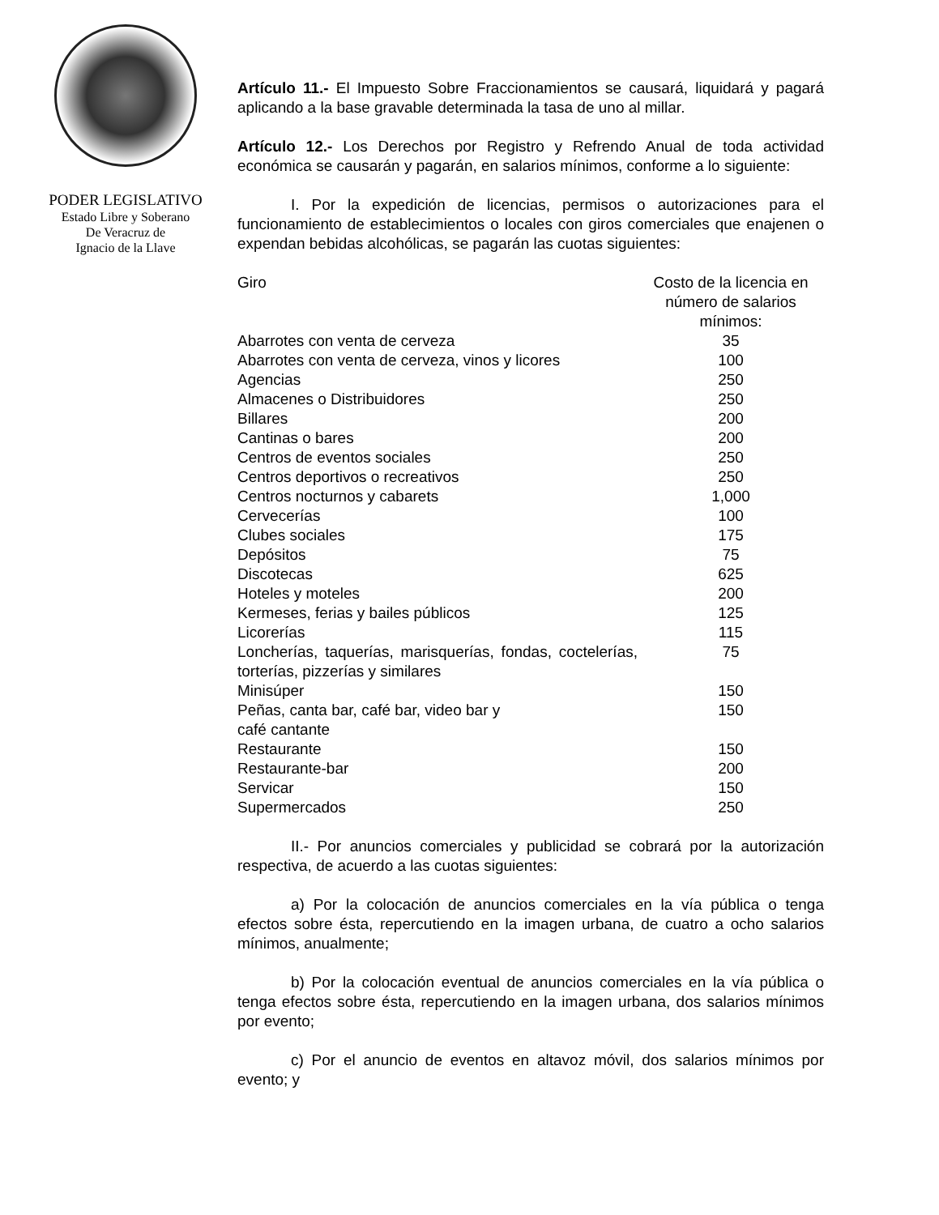PODER LEGISLATIVO
Estado Libre y Soberano
De Veracruz de
Ignacio de la Llave
Artículo 11.- El Impuesto Sobre Fraccionamientos se causará, liquidará y pagará aplicando a la base gravable determinada la tasa de uno al millar.
Artículo 12.- Los Derechos por Registro y Refrendo Anual de toda actividad económica se causarán y pagarán, en salarios mínimos, conforme a lo siguiente:
I. Por la expedición de licencias, permisos o autorizaciones para el funcionamiento de establecimientos o locales con giros comerciales que enajenen o expendan bebidas alcohólicas, se pagarán las cuotas siguientes:
| Giro | Costo de la licencia en número de salarios mínimos: |
| --- | --- |
| Abarrotes con venta de cerveza | 35 |
| Abarrotes con venta de cerveza, vinos y licores | 100 |
| Agencias | 250 |
| Almacenes o Distribuidores | 250 |
| Billares | 200 |
| Cantinas o bares | 200 |
| Centros de eventos sociales | 250 |
| Centros deportivos o recreativos | 250 |
| Centros nocturnos y cabarets | 1,000 |
| Cervecerías | 100 |
| Clubes sociales | 175 |
| Depósitos | 75 |
| Discotecas | 625 |
| Hoteles y moteles | 200 |
| Kermeses, ferias y bailes públicos | 125 |
| Licorerías | 115 |
| Loncherías, taquerías, marisquerías, fondas, coctelerías, torterías, pizzerías y similares | 75 |
| Minisúper | 150 |
| Peñas, canta bar, café bar, video bar y café cantante | 150 |
| Restaurante | 150 |
| Restaurante-bar | 200 |
| Servicar | 150 |
| Supermercados | 250 |
II.- Por anuncios comerciales y publicidad se cobrará por la autorización respectiva, de acuerdo a las cuotas siguientes:
a) Por la colocación de anuncios comerciales en la vía pública o tenga efectos sobre ésta, repercutiendo en la imagen urbana, de cuatro a ocho salarios mínimos, anualmente;
b) Por la colocación eventual de anuncios comerciales en la vía pública o tenga efectos sobre ésta, repercutiendo en la imagen urbana, dos salarios mínimos por evento;
c) Por el anuncio de eventos en altavoz móvil, dos salarios mínimos por evento; y